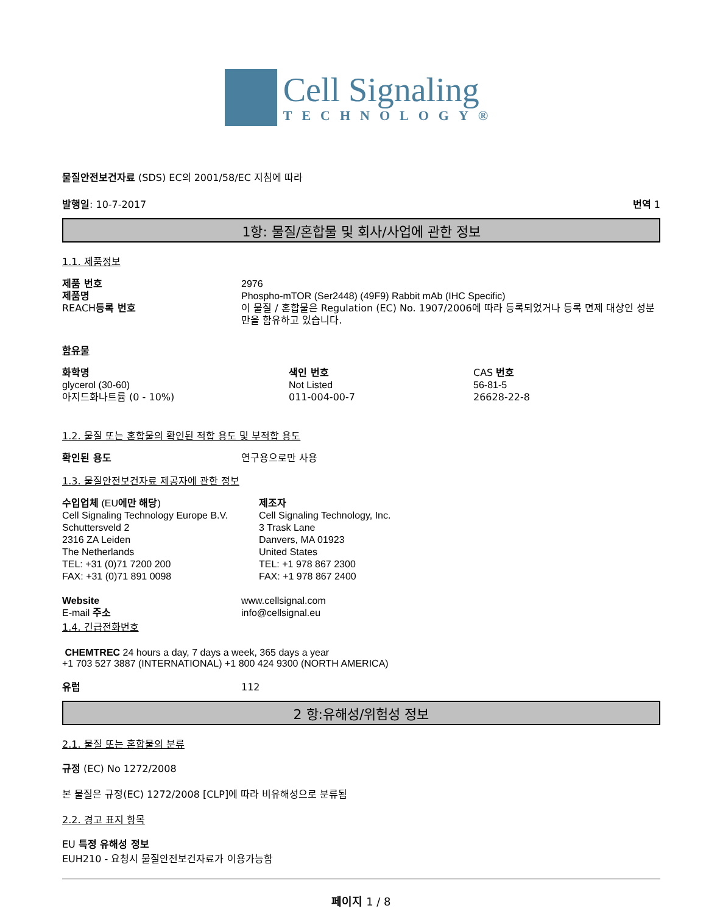Cell Signaling
TECHNOLOGY®
물질안전보건자료 (SDS) EC의 2001/58/EC 지침에 따라
발행일: 10-7-2017 번역 1
1항: 물질/혼합물 및 회사/사업에 관한 정보
1.1. 제품정보
| 제품 번호 | 2976 |
| 제품명 | Phospho-mTOR (Ser2448) (49F9) Rabbit mAb (IHC Specific) |
| REACH 등록 번호 | 이 물질 / 혼합물은 Regulation (EC) No. 1907/2006에 따라 등록되었거나 등록 면제 대상인 성분만을 함유하고 있습니다. |
함유물
| 화학명 | 색인 번호 | CAS 번호 |
| glycerol (30-60) | Not Listed | 56-81-5 |
| 아지드화나트륨 (0 - 10%) | 011-004-00-7 | 26628-22-8 |
1.2. 물질 또는 혼합물의 확인된 적합 용도 및 부적합 용도
| 확인된 용도 | 연구용으로만 사용 |
1.3. 물질안전보건자료 제공자에 관한 정보
| 수입업체 (EU 에만 해당 ) Cell Signaling Technology Europe B.V. Schuttersveld 2 2316 ZA Leiden The Netherlands TEL: +31 (0)71 7200 200 FAX: +31 (0)71 891 0098 | 제조자 Cell Signaling Technology, Inc. 3 Trask Lane Danvers, MA 01923 United States TEL: +1 978 867 2300 FAX: +1 978 867 2400 |
| Website | www.cellsignal.com |
| E-mail 주소 | info@cellsignal.eu |
1.4. 긴급전화번호
CHEMTREC 24 hours a day, 7 days a week, 365 days a year
+1 703 527 3887 (INTERNATIONAL) +1 800 424 9300 (NORTH AMERICA)
| 유럽 | 112 |
2 항:유해성/위험성 정보
2.1. 물질 또는 혼합물의 분류
규정 (EC) No 1272/2008
본 물질은 규정(EC) 1272/2008 [CLP]에 따라 비유해성으로 분류됨
2.2. 경고 표지 항목
EU 특정 유해성 정보
EUH210 - 요청시 물질안전보건자료가 이용가능함
페이지 1 / 8